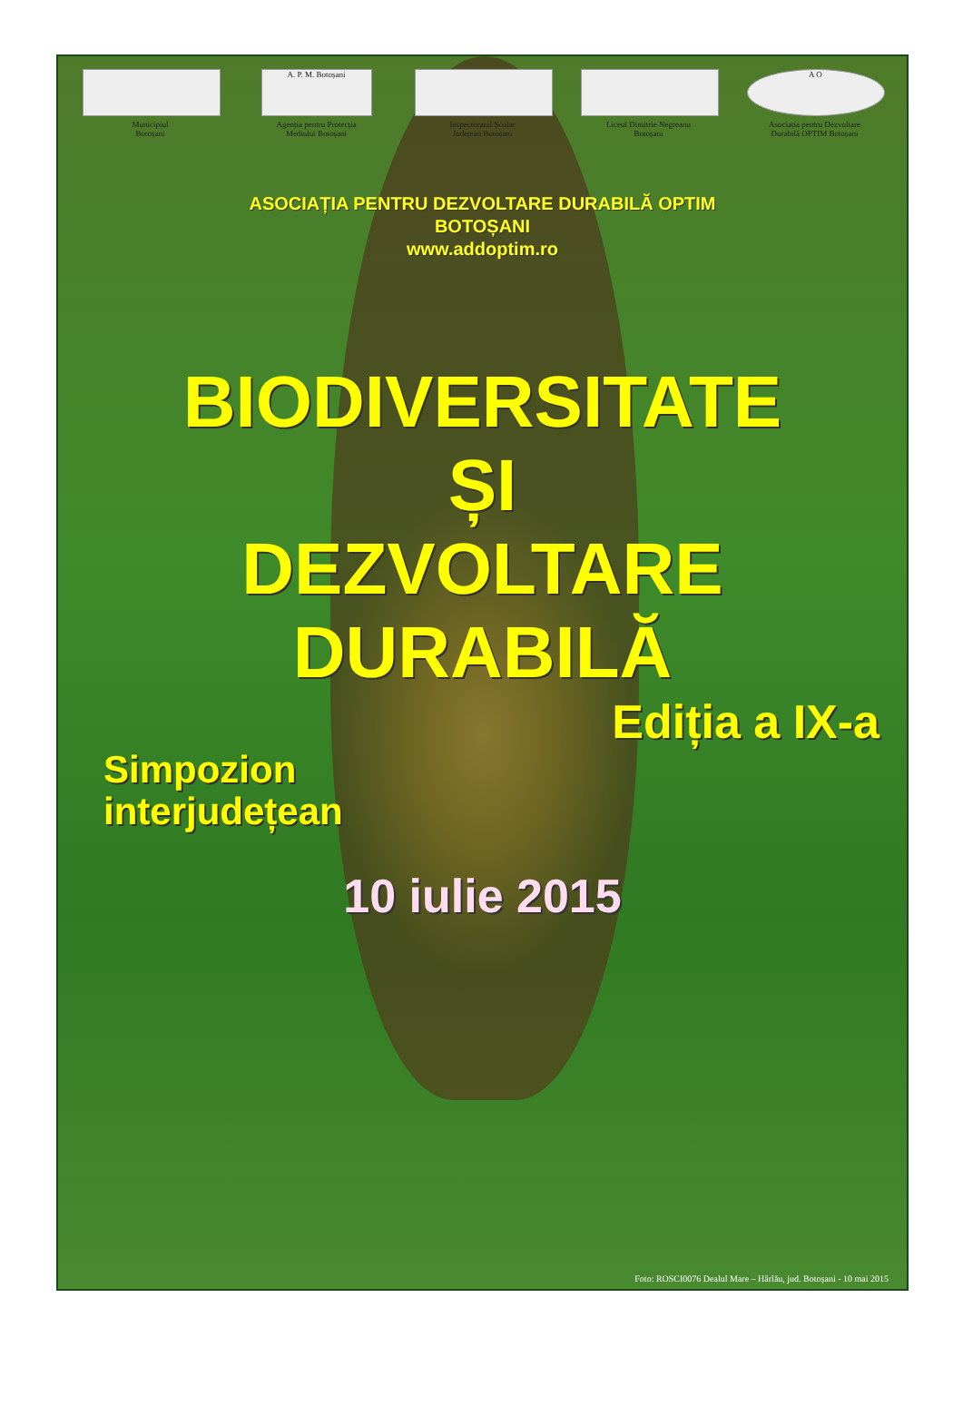Municipiul
Botoșani
A. P. M. Botoșani
Agenția pentru Protecția
Mediului Botoșani
Inspectoratul Școlar
Județean Botoșani
Liceul Dimitrie Negreanu
Botoșani
A O
Asociația pentru Dezvoltare
Durabilă OPTIM Botoșani
ASOCIAȚIA PENTRU DEZVOLTARE DURABILĂ OPTIM
BOTOȘANI
www.addoptim.ro
BIODIVERSITATE
ȘI
DEZVOLTARE
DURABILĂ
Ediția a IX-a
Simpozion
interjudețean
10 iulie 2015
Foto: ROSCI0076 Dealul Mare – Hârlău, jud. Botoșani - 10 mai 2015